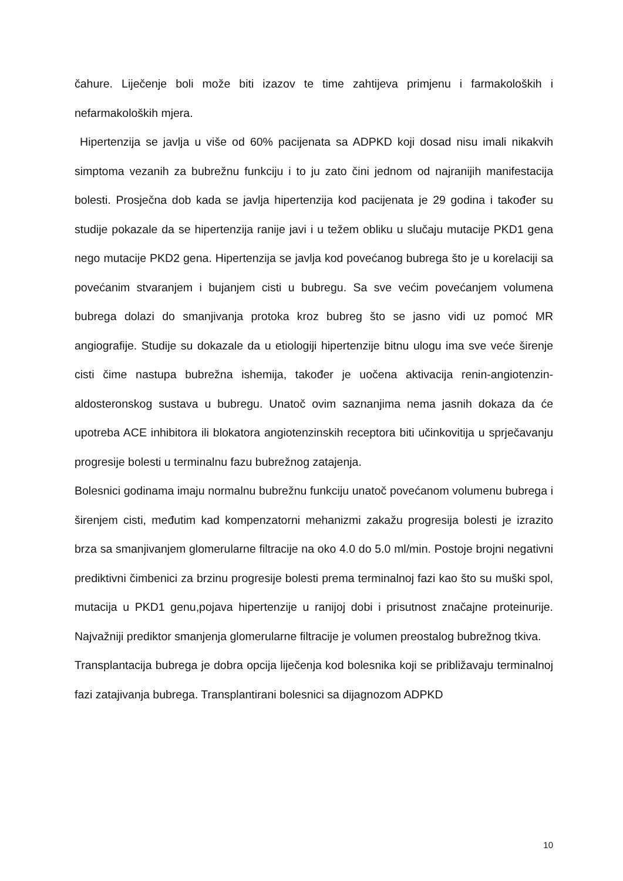čahure. Liječenje boli može biti izazov te time zahtijeva primjenu i farmakoloških i nefarmakoloških mjera.
Hipertenzija se javlja u više od 60% pacijenata sa ADPKD koji dosad nisu imali nikakvih simptoma vezanih za bubrežnu funkciju i to ju zato čini jednom od najranijih manifestacija bolesti. Prosječna dob kada se javlja hipertenzija kod pacijenata je 29 godina i također su studije pokazale da se hipertenzija ranije javi i u težem obliku u slučaju mutacije PKD1 gena nego mutacije PKD2 gena. Hipertenzija se javlja kod povećanog bubrega što je u korelaciji sa povećanim stvaranjem i bujanjem cisti u bubregu. Sa sve većim povećanjem volumena bubrega dolazi do smanjivanja protoka kroz bubreg što se jasno vidi uz pomoć MR angiografije. Studije su dokazale da u etiologiji hipertenzije bitnu ulogu ima sve veće širenje cisti čime nastupa bubrežna ishemija, također je uočena aktivacija renin-angiotenzin-aldosteronskog sustava u bubregu. Unatoč ovim saznanjima nema jasnih dokaza da će upotreba ACE inhibitora ili blokatora angiotenzinskih receptora biti učinkovitija u sprječavanju progresije bolesti u terminalnu fazu bubrežnog zatajenja.
Bolesnici godinama imaju normalnu bubrežnu funkciju unatoč povećanom volumenu bubrega i širenjem cisti, međutim kad kompenzatorni mehanizmi zakažu progresija bolesti je izrazito brza sa smanjivanjem glomerularne filtracije na oko 4.0 do 5.0 ml/min. Postoje brojni negativni prediktivni čimbenici za brzinu progresije bolesti prema terminalnoj fazi kao što su muški spol, mutacija u PKD1 genu,pojava hipertenzije u ranijoj dobi i prisutnost značajne proteinurije. Najvažniji prediktor smanjenja glomerularne filtracije je volumen preostalog bubrežnog tkiva.
Transplantacija bubrega je dobra opcija liječenja kod bolesnika koji se približavaju terminalnoj fazi zatajivanja bubrega. Transplantirani bolesnici sa dijagnozom ADPKD
10